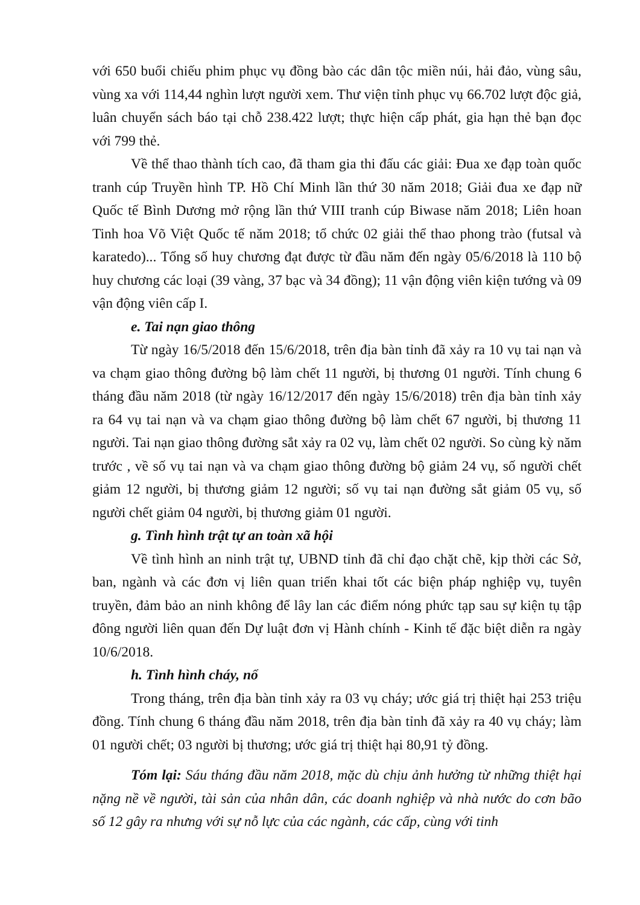với 650 buổi chiếu phim phục vụ đồng bào các dân tộc miền núi, hải đảo, vùng sâu, vùng xa với 114,44 nghìn lượt người xem. Thư viện tỉnh phục vụ 66.702 lượt độc giả, luân chuyển sách báo tại chỗ 238.422 lượt; thực hiện cấp phát, gia hạn thẻ bạn đọc với 799 thẻ.
Về thể thao thành tích cao, đã tham gia thi đấu các giải: Đua xe đạp toàn quốc tranh cúp Truyền hình TP. Hồ Chí Minh lần thứ 30 năm 2018; Giải đua xe đạp nữ Quốc tế Bình Dương mở rộng lần thứ VIII tranh cúp Biwase năm 2018; Liên hoan Tinh hoa Võ Việt Quốc tế năm 2018; tổ chức 02 giải thể thao phong trào (futsal và karatedo)... Tổng số huy chương đạt được từ đầu năm đến ngày 05/6/2018 là 110 bộ huy chương các loại (39 vàng, 37 bạc và 34 đồng); 11 vận động viên kiện tướng và 09 vận động viên cấp I.
e. Tai nạn giao thông
Từ ngày 16/5/2018 đến 15/6/2018, trên địa bàn tỉnh đã xảy ra 10 vụ tai nạn và va chạm giao thông đường bộ làm chết 11 người, bị thương 01 người. Tính chung 6 tháng đầu năm 2018 (từ ngày 16/12/2017 đến ngày 15/6/2018) trên địa bàn tỉnh xảy ra 64 vụ tai nạn và va chạm giao thông đường bộ làm chết 67 người, bị thương 11 người. Tai nạn giao thông đường sắt xảy ra 02 vụ, làm chết 02 người. So cùng kỳ năm trước , về số vụ tai nạn và va chạm giao thông đường bộ giảm 24 vụ, số người chết giảm 12 người, bị thương giảm 12 người; số vụ tai nạn đường sắt giảm 05 vụ, số người chết giảm 04 người, bị thương giảm 01 người.
g. Tình hình trật tự an toàn xã hội
Về tình hình an ninh trật tự, UBND tỉnh đã chỉ đạo chặt chẽ, kịp thời các Sở, ban, ngành và các đơn vị liên quan triển khai tốt các biện pháp nghiệp vụ, tuyên truyền, đảm bảo an ninh không để lây lan các điểm nóng phức tạp sau sự kiện tụ tập đông người liên quan đến Dự luật đơn vị Hành chính - Kinh tế đặc biệt diễn ra ngày 10/6/2018.
h. Tình hình cháy, nổ
Trong tháng, trên địa bàn tỉnh xảy ra 03 vụ cháy; ước giá trị thiệt hại 253 triệu đồng. Tính chung 6 tháng đầu năm 2018, trên địa bàn tỉnh đã xảy ra 40 vụ cháy; làm 01 người chết; 03 người bị thương; ước giá trị thiệt hại 80,91 tỷ đồng.
Tóm lại: Sáu tháng đầu năm 2018, mặc dù chịu ảnh hưởng từ những thiệt hại nặng nề về người, tài sản của nhân dân, các doanh nghiệp và nhà nước do cơn bão số 12 gây ra nhưng với sự nỗ lực của các ngành, các cấp, cùng với tinh